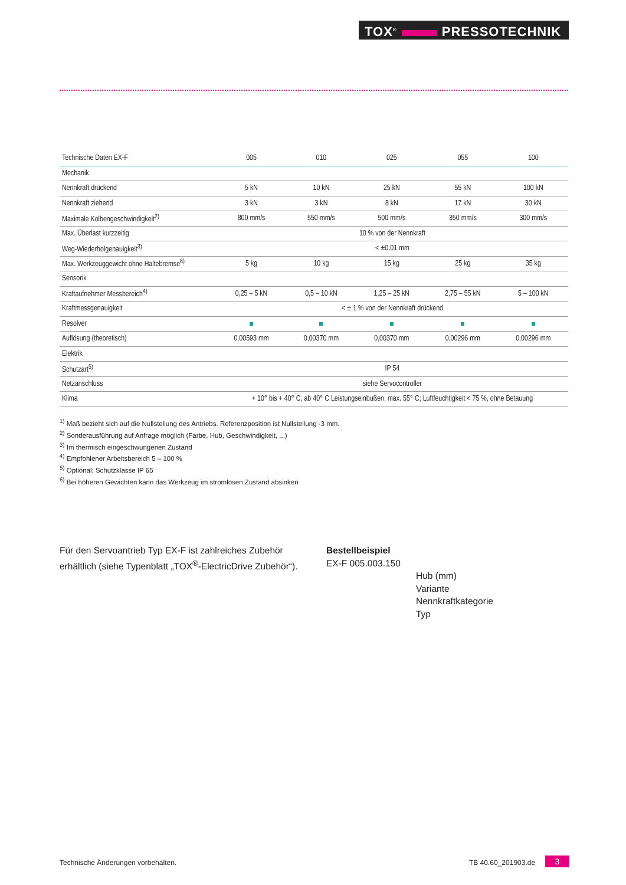TOX<sup>®</sup> PRESSOTECHNIK
| Technische Daten EX-F | 005 | 010 | 025 | 055 | 100 |
| --- | --- | --- | --- | --- | --- |
| Mechanik | | | | | |
| Nennkraft drückend | 5 kN | 10 kN | 25 kN | 55 kN | 100 kN |
| Nennkraft ziehend | 3 kN | 3 kN | 8 kN | 17 kN | 30 kN |
| Maximale Kolbengeschwindigkeit<sup>2)</sup> | 800 mm/s | 550 mm/s | 500 mm/s | 350 mm/s | 300 mm/s |
| Max. Überlast kurzzeitig | 10 % von der Nennkraft | | | | |
| Weg-Wiederholgenauigkeit<sup>3)</sup> | < ±0,01 mm | | | | |
| Max. Werkzeuggewicht ohne Haltebremse<sup>6)</sup> | 5 kg | 10 kg | 15 kg | 25 kg | 35 kg |
| Sensorik | | | | | |
| Kraftaufnehmer Messbereich<sup>4)</sup> | 0,25 – 5 kN | 0,5 – 10 kN | 1,25 – 25 kN | 2,75 – 55 kN | 5 – 100 kN |
| Kraftmessgenauigkeit | < ± 1 % von der Nennkraft drückend | | | | |
| Resolver | | | | | |
| Auflösung (theoretisch) | 0,00593 mm | 0,00370 mm | 0,00370 mm | 0,00296 mm | 0,00296 mm |
| Elektrik | | | | | |
| Schutzart<sup>5)</sup> | IP 54 | | | | |
| Netzanschluss | siehe Servocontroller | | | | |
| Klima | + 10° bis + 40° C, ab 40° C Leistungseinbußen, max. 55° C; Luftfeuchtigkeit < 75 %, ohne Betauung | | | | |
<sup>1)</sup> Maß bezieht sich auf die Nullstellung des Antriebs. Referenzposition ist Nullstellung -3 mm.
<sup>2)</sup> Sonderausführung auf Anfrage möglich (Farbe, Hub, Geschwindigkeit, ...)
<sup>3)</sup> Im thermisch eingeschwungenen Zustand
<sup>4)</sup> Empfohlener Arbeitsbereich 5 – 100 %
<sup>5)</sup> Optional: Schutzklasse IP 65
<sup>6)</sup> Bei höheren Gewichten kann das Werkzeug im stromlosen Zustand absinken
Für den Servoantrieb Typ EX-F ist zahlreiches Zubehör erhältlich (siehe Typenblatt „TOX<sup>®</sup>-ElectricDrive Zubehör“).
Bestellbeispiel
EX-F 005.003.150
Hub (mm)
Variante
Nennkraftkategorie
Typ
Technische Änderungen vorbehalten.
TB 40.60_201903.de 3